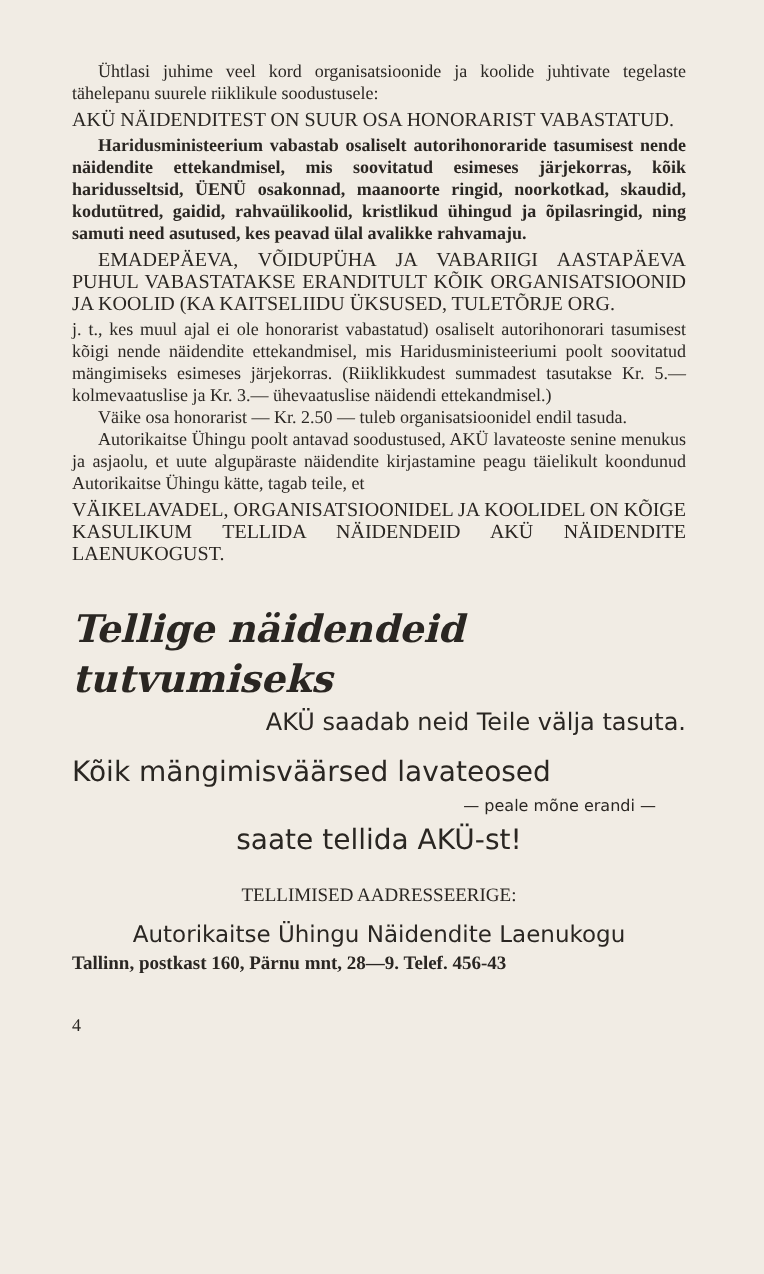Ühtlasi juhime veel kord organisatsioonide ja koolide juhtivate tegelaste tähelepanu suurele riiklikule soodustusele:
AKÜ NÄIDENDITEST ON SUUR OSA HONORARIST VABASTATUD.
Haridusministeerium vabastab osaliselt autorihonoraride tasumisest nende näidendite ettekandmisel, mis soovitatud esimeses järjekorras, kõik haridusseltsid, ÜENÜ osakonnad, maanoorte ringid, noorkotkad, skaudid, kodutütred, gaidid, rahvaülikoolid, kristlikud ühingud ja õpilasringid, ning samuti need asutused, kes peavad ülal avalikke rahvamaju.
EMADEPÄEVA, VÕIDUPÜHA JA VABARIIGI AASTAPÄEVA PUHUL VABASTATAKSE ERANDITULT KÕIK ORGANISATSIOONID JA KOOLID (KA KAITSELIIDU ÜKSUSED, TULETÕRJE ORG.
j. t., kes muul ajal ei ole honorarist vabastatud) osaliselt autorihonorari tasumisest kõigi nende näidendite ettekandmisel, mis Haridusministeeriumi poolt soovitatud mängimiseks esimeses järjekorras. (Riiklikkudest summadest tasutakse Kr. 5.— kolmevaatuslise ja Kr. 3.— ühevaatuslise näidendi ettekandmisel.)
Väike osa honorarist — Kr. 2.50 — tuleb organisatsioonidel endil tasuda.
Autorikaitse Ühingu poolt antavad soodustused, AKÜ lavateoste senine menukus ja asjaolu, et uute algupäraste näidendite kirjastamine peagu täielikult koondunud Autorikaitse Ühingu kätte, tagab teile, et
VÄIKELAVADEL, ORGANISATSIOONIDEL JA KOOLIDEL ON KÕIGE KASULIKUM TELLIDA NÄIDENDEID AKÜ NÄIDENDITE LAENUKOGUST.
Tellige näidendeid tutvumiseks
AKÜ saadab neid Teile välja tasuta.
Kõik mängimisväärsed lavateosed
— peale mõne erandi —
saate tellida AKÜ-st!
TELLIMISED AADRESSEERIGE:
Autorikaitse Ühingu Näidendite Laenukogu
Tallinn, postkast 160, Pärnu mnt, 28—9. Telef. 456-43
4